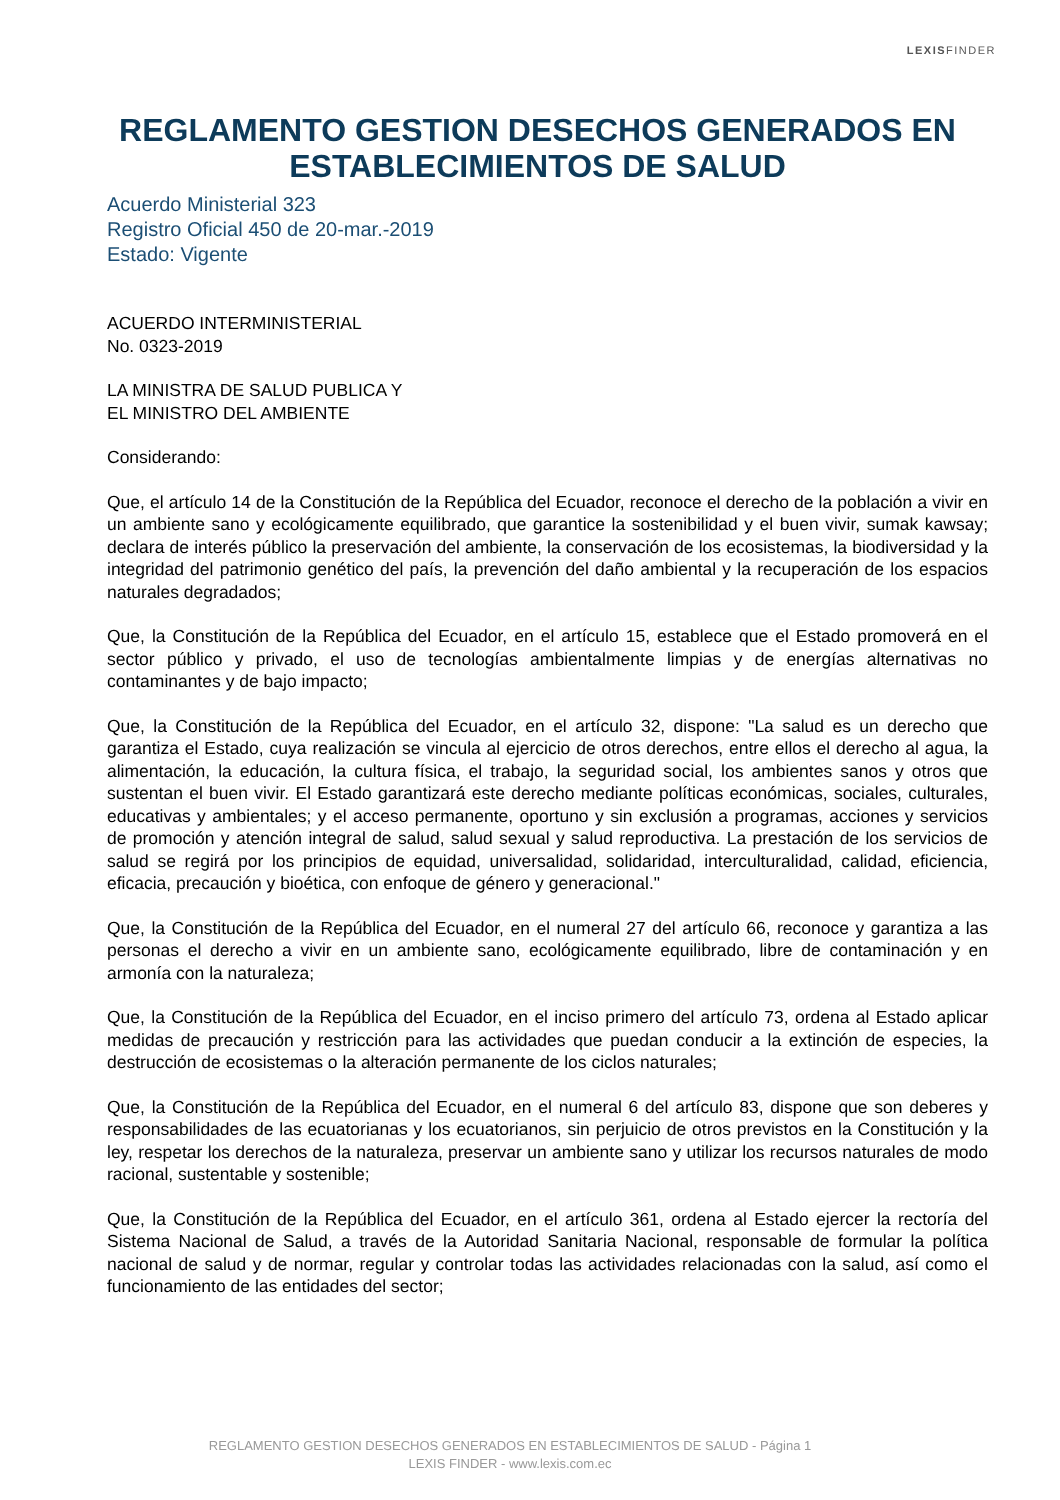LEXISFINDER
REGLAMENTO GESTION DESECHOS GENERADOS EN ESTABLECIMIENTOS DE SALUD
Acuerdo Ministerial 323
Registro Oficial 450 de 20-mar.-2019
Estado: Vigente
ACUERDO INTERMINISTERIAL
No. 0323-2019
LA MINISTRA DE SALUD PUBLICA Y
EL MINISTRO DEL AMBIENTE
Considerando:
Que, el artículo 14 de la Constitución de la República del Ecuador, reconoce el derecho de la población a vivir en un ambiente sano y ecológicamente equilibrado, que garantice la sostenibilidad y el buen vivir, sumak kawsay; declara de interés público la preservación del ambiente, la conservación de los ecosistemas, la biodiversidad y la integridad del patrimonio genético del país, la prevención del daño ambiental y la recuperación de los espacios naturales degradados;
Que, la Constitución de la República del Ecuador, en el artículo 15, establece que el Estado promoverá en el sector público y privado, el uso de tecnologías ambientalmente limpias y de energías alternativas no contaminantes y de bajo impacto;
Que, la Constitución de la República del Ecuador, en el artículo 32, dispone: "La salud es un derecho que garantiza el Estado, cuya realización se vincula al ejercicio de otros derechos, entre ellos el derecho al agua, la alimentación, la educación, la cultura física, el trabajo, la seguridad social, los ambientes sanos y otros que sustentan el buen vivir. El Estado garantizará este derecho mediante políticas económicas, sociales, culturales, educativas y ambientales; y el acceso permanente, oportuno y sin exclusión a programas, acciones y servicios de promoción y atención integral de salud, salud sexual y salud reproductiva. La prestación de los servicios de salud se regirá por los principios de equidad, universalidad, solidaridad, interculturalidad, calidad, eficiencia, eficacia, precaución y bioética, con enfoque de género y generacional."
Que, la Constitución de la República del Ecuador, en el numeral 27 del artículo 66, reconoce y garantiza a las personas el derecho a vivir en un ambiente sano, ecológicamente equilibrado, libre de contaminación y en armonía con la naturaleza;
Que, la Constitución de la República del Ecuador, en el inciso primero del artículo 73, ordena al Estado aplicar medidas de precaución y restricción para las actividades que puedan conducir a la extinción de especies, la destrucción de ecosistemas o la alteración permanente de los ciclos naturales;
Que, la Constitución de la República del Ecuador, en el numeral 6 del artículo 83, dispone que son deberes y responsabilidades de las ecuatorianas y los ecuatorianos, sin perjuicio de otros previstos en la Constitución y la ley, respetar los derechos de la naturaleza, preservar un ambiente sano y utilizar los recursos naturales de modo racional, sustentable y sostenible;
Que, la Constitución de la República del Ecuador, en el artículo 361, ordena al Estado ejercer la rectoría del Sistema Nacional de Salud, a través de la Autoridad Sanitaria Nacional, responsable de formular la política nacional de salud y de normar, regular y controlar todas las actividades relacionadas con la salud, así como el funcionamiento de las entidades del sector;
REGLAMENTO GESTION DESECHOS GENERADOS EN ESTABLECIMIENTOS DE SALUD - Página 1
LEXIS FINDER - www.lexis.com.ec